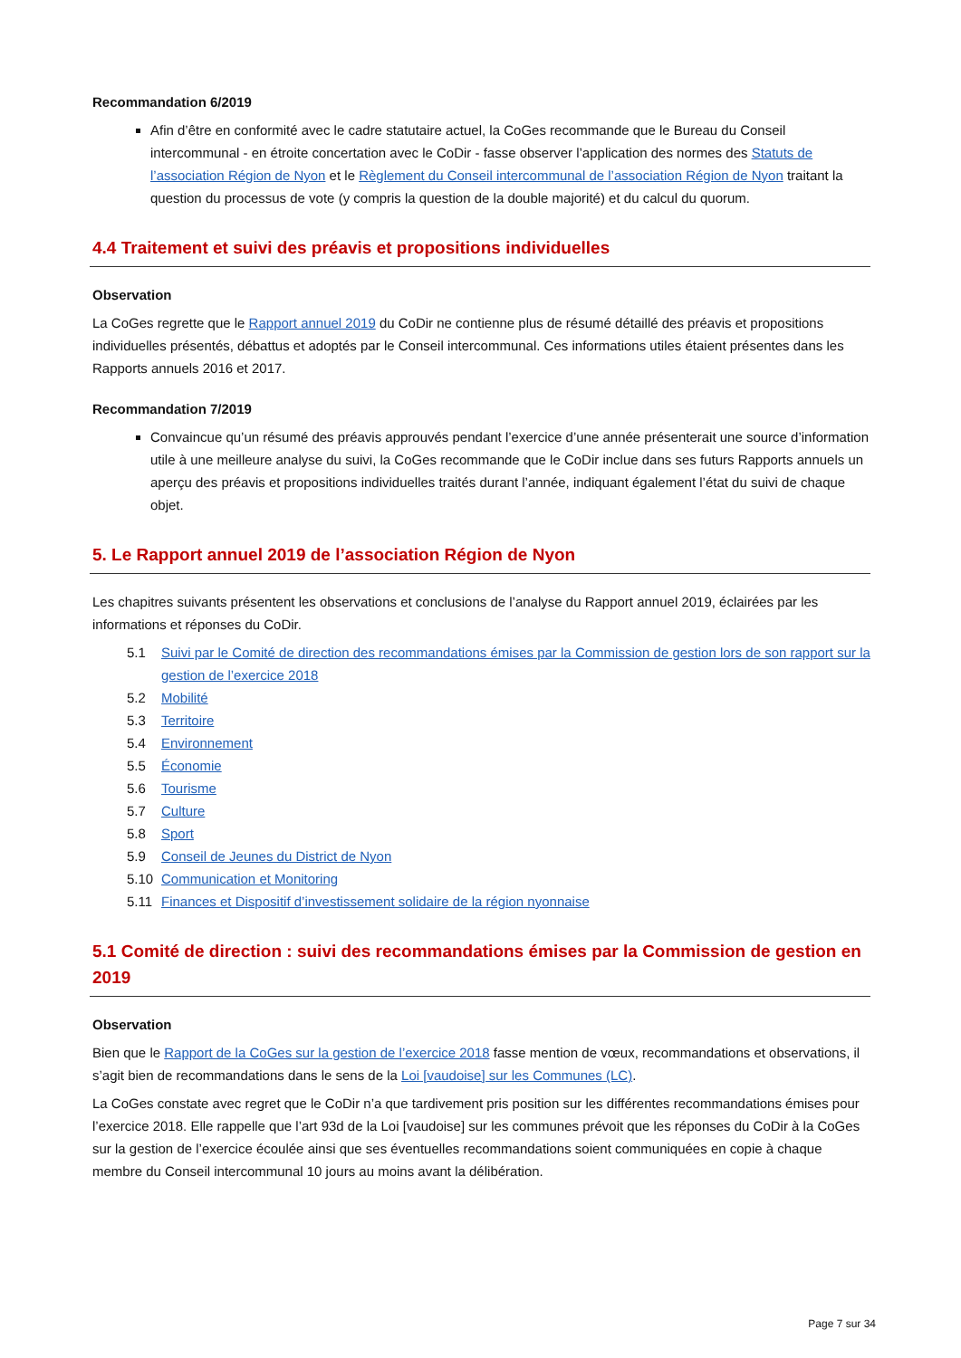Recommandation 6/2019
Afin d’être en conformité avec le cadre statutaire actuel, la CoGes recommande que le Bureau du Conseil intercommunal - en étroite concertation avec le CoDir - fasse observer l’application des normes des Statuts de l’association Région de Nyon et le Règlement du Conseil intercommunal de l’association Région de Nyon traitant la question du processus de vote (y compris la question de la double majorité) et du calcul du quorum.
4.4 Traitement et suivi des préavis et propositions individuelles
Observation
La CoGes regrette que le Rapport annuel 2019 du CoDir ne contienne plus de résumé détaillé des préavis et propositions individuelles présentés, débattus et adoptés par le Conseil intercommunal. Ces informations utiles étaient présentes dans les Rapports annuels 2016 et 2017.
Recommandation 7/2019
Convaincue qu’un résumé des préavis approuvés pendant l’exercice d’une année présenterait une source d’information utile à une meilleure analyse du suivi, la CoGes recommande que le CoDir inclue dans ses futurs Rapports annuels un aperçu des préavis et propositions individuelles traités durant l’année, indiquant également l’état du suivi de chaque objet.
5. Le Rapport annuel 2019 de l’association Région de Nyon
Les chapitres suivants présentent les observations et conclusions de l’analyse du Rapport annuel 2019, éclairées par les informations et réponses du CoDir.
5.1 Suivi par le Comité de direction des recommandations émises par la Commission de gestion lors de son rapport sur la gestion de l’exercice 2018
5.2 Mobilité
5.3 Territoire
5.4 Environnement
5.5 Économie
5.6 Tourisme
5.7 Culture
5.8 Sport
5.9 Conseil de Jeunes du District de Nyon
5.10 Communication et Monitoring
5.11 Finances et Dispositif d’investissement solidaire de la région nyonnaise
5.1 Comité de direction : suivi des recommandations émises par la Commission de gestion en 2019
Observation
Bien que le Rapport de la CoGes sur la gestion de l’exercice 2018 fasse mention de vœux, recommandations et observations, il s’agit bien de recommandations dans le sens de la Loi [vaudoise] sur les Communes (LC).
La CoGes constate avec regret que le CoDir n’a que tardivement pris position sur les différentes recommandations émises pour l’exercice 2018. Elle rappelle que l’art 93d de la Loi [vaudoise] sur les communes prévoit que les réponses du CoDir à la CoGes sur la gestion de l’exercice écoulée ainsi que ses éventuelles recommandations soient communiquées en copie à chaque membre du Conseil intercommunal 10 jours au moins avant la délibération.
Page 7 sur 34